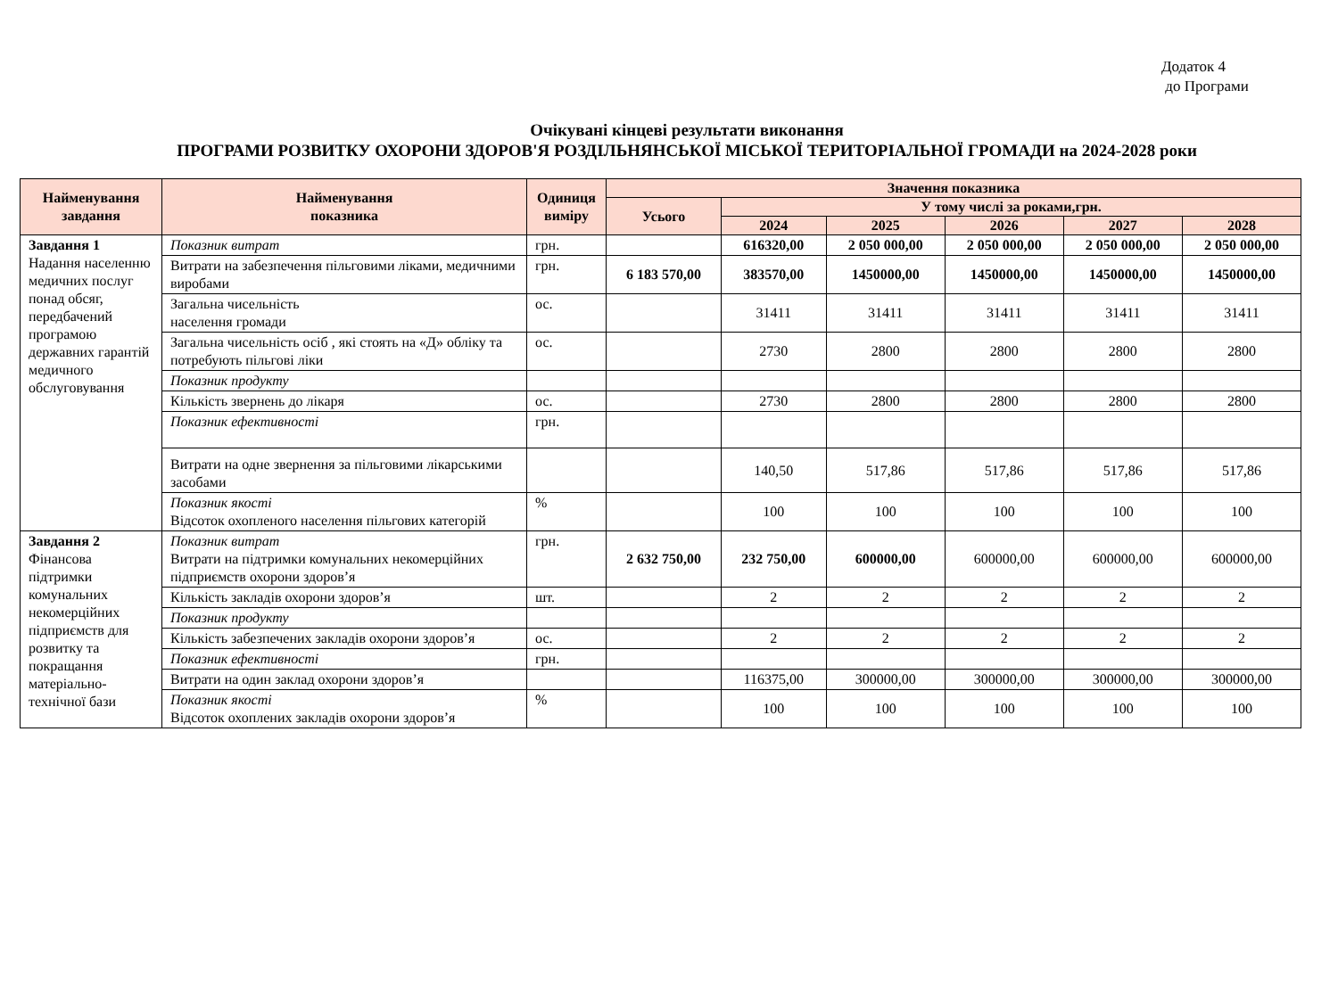Додаток 4
до Програми
Очікувані кінцеві результати виконання
ПРОГРАМИ РОЗВИТКУ ОХОРОНИ ЗДОРОВ'Я РОЗДІЛЬНЯНСЬКОЇ МІСЬКОЇ ТЕРИТОРІАЛЬНОЇ ГРОМАДИ на 2024-2028 роки
| Найменування завдання | Найменування показника | Одиниця виміру | Значення показника | | | | | |
| --- | --- | --- | --- | --- | --- | --- | --- | --- |
| | | | Усього | У тому числі за роками,грн. | | | | |
| | | | | 2024 | 2025 | 2026 | 2027 | 2028 |
| Завдання 1 Надання населенню медичних послуг понад обсяг, передбачений програмою державних гарантій медичного обслуговування | Показник витрат | грн. | | 616320,00 | 2 050 000,00 | 2 050 000,00 | 2 050 000,00 | 2 050 000,00 |
| | Витрати на забезпечення пільговими ліками, медичними виробами | грн. | 6 183 570,00 | 383570,00 | 1450000,00 | 1450000,00 | 1450000,00 | 1450000,00 |
| | Загальна чисельність населення громади | ос. | | 31411 | 31411 | 31411 | 31411 | 31411 |
| | Загальна чисельність осіб , які стоять на «Д» обліку та потребують пільгові ліки | ос. | | 2730 | 2800 | 2800 | 2800 | 2800 |
| | Показник продукту | | | | | | | |
| | Кількість звернень до лікаря | ос. | | 2730 | 2800 | 2800 | 2800 | 2800 |
| | Показник ефективності | грн. | | | | | | |
| | Витрати на одне звернення за пільговими лікарськими засобами | | | 140,50 | 517,86 | 517,86 | 517,86 | 517,86 |
| | Показник якості Відсоток охопленого населення пільгових категорій | % | | 100 | 100 | 100 | 100 | 100 |
| Завдання 2 Фінансова підтримки комунальних некомерційних підприємств для розвитку та покращання матеріально-технічної бази | Показник витрат Витрати на підтримки комунальних некомерційних підприємств охорони здоров’я | грн. | 2 632 750,00 | 232 750,00 | 600000,00 | 600000,00 | 600000,00 | 600000,00 |
| | Кількість закладів охорони здоров’я | шт. | | 2 | 2 | 2 | 2 | 2 |
| | Показник продукту | | | | | | | |
| | Кількість забезпечених закладів охорони здоров’я | ос. | | 2 | 2 | 2 | 2 | 2 |
| | Показник ефективності | грн. | | | | | | |
| | Витрати на один заклад охорони здоров’я | | | 116375,00 | 300000,00 | 300000,00 | 300000,00 | 300000,00 |
| | Показник якості Відсоток охоплених закладів охорони здоров’я | % | | 100 | 100 | 100 | 100 | 100 |